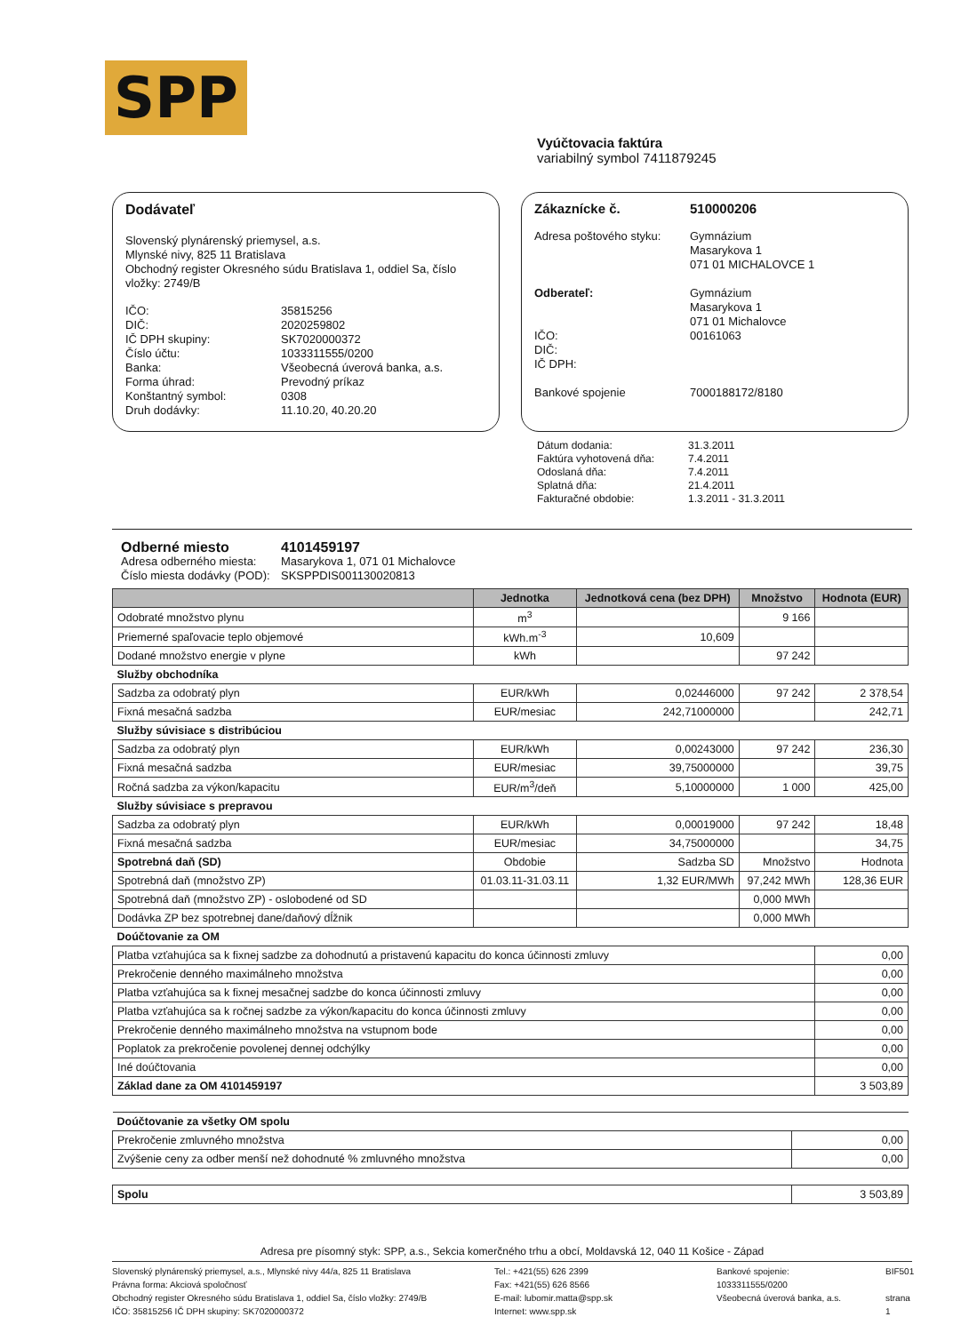SPP
Vyúčtovacia faktúra
variabilný symbol 7411879245
Dodávateľ
Slovenský plynárenský priemysel, a.s.
Mlynské nivy, 825 11 Bratislava
Obchodný register Okresného súdu Bratislava 1, oddiel Sa, číslo vložky: 2749/B
IČO: 35815256 DIČ: 2020259802 IČ DPH skupiny: SK7020000372 Číslo účtu: 1033311555/0200 Banka: Všeobecná úverová banka, a.s. Forma úhrad: Prevodný príkaz Konštantný symbol: 0308 Druh dodávky: 11.10.20, 40.20.20
Zákaznícke č. 510000206
Adresa poštového styku: Gymnázium
Masarykova 1
071 01 MICHALOVCE 1
Odberateľ:
Gymnázium
Masarykova 1
071 01 Michalovce IČO: 00161063 DIČ: IČ DPH:
Bankové spojenie
7000188172/8180
Dátum dodania: 31.3.2011 Faktúra vyhotovená dňa: 7.4.2011 Odoslaná dňa: 7.4.2011 Splatná dňa: 21.4.2011 Fakturačné obdobie: 1.3.2011 - 31.3.2011
Odberné miesto 4101459197 Adresa odberného miesta: Masarykova 1, 071 01 Michalovce Číslo miesta dodávky (POD): SKSPPDIS001130020813
| | Jednotka | Jednotková cena (bez DPH) | Množstvo | Hodnota (EUR) |
| --- | --- | --- | --- | --- |
| Odobraté množstvo plynu | m<sup>3</sup> | | 9 166 | |
| Priemerné spaľovacie teplo objemové | kWh.m<sup>-3</sup> | 10,609 | | |
| Dodané množstvo energie v plyne | kWh | | 97 242 | |
| Služby obchodníka | | | | |
| Sadzba za odobratý plyn | EUR/kWh | 0,02446000 | 97 242 | 2 378,54 |
| Fixná mesačná sadzba | EUR/mesiac | 242,71000000 | | 242,71 |
| Služby súvisiace s distribúciou | | | | |
| Sadzba za odobratý plyn | EUR/kWh | 0,00243000 | 97 242 | 236,30 |
| Fixná mesačná sadzba | EUR/mesiac | 39,75000000 | | 39,75 |
| Ročná sadzba za výkon/kapacitu | EUR/m<sup>3</sup>/deň | 5,10000000 | 1 000 | 425,00 |
| Služby súvisiace s prepravou | | | | |
| Sadzba za odobratý plyn | EUR/kWh | 0,00019000 | 97 242 | 18,48 |
| Fixná mesačná sadzba | EUR/mesiac | 34,75000000 | | 34,75 |
| Spotrebná daň (SD) | Obdobie | Sadzba SD | Množstvo | Hodnota |
| Spotrebná daň (množstvo ZP) | 01.03.11-31.03.11 | 1,32 EUR/MWh | 97,242 MWh | 128,36 EUR |
| Spotrebná daň (množstvo ZP) - oslobodené od SD | | | 0,000 MWh | |
| Dodávka ZP bez spotrebnej dane/daňový dĺžnik | | | 0,000 MWh | |
| Doúčtovanie za OM | | | | |
| Platba vzťahujúca sa k fixnej sadzbe za dohodnutú a pristavenú kapacitu do konca účinnosti zmluvy | | | | 0,00 |
| Prekročenie denného maximálneho množstva | | | | 0,00 |
| Platba vzťahujúca sa k fixnej mesačnej sadzbe do konca účinnosti zmluvy | | | | 0,00 |
| Platba vzťahujúca sa k ročnej sadzbe za výkon/kapacitu do konca účinnosti zmluvy | | | | 0,00 |
| Prekročenie denného maximálneho množstva na vstupnom bode | | | | 0,00 |
| Poplatok za prekročenie povolenej dennej odchýlky | | | | 0,00 |
| Iné doúčtovania | | | | 0,00 |
| Základ dane za OM 4101459197 | | | | 3 503,89 |
| Doúčtovanie za všetky OM spolu | |
| Prekročenie zmluvného množstva | 0,00 |
| Zvýšenie ceny za odber menší než dohodnuté % zmluvného množstva | 0,00 |
| Spolu | 3 503,89 |
Adresa pre písomný styk: SPP, a.s., Sekcia komerčného trhu a obcí, Moldavská 12, 040 11 Košice - Západ
Slovenský plynárenský priemysel, a.s., Mlynské nivy 44/a, 825 11 Bratislava
Právna forma: Akciová spoločnosť
Obchodný register Okresného súdu Bratislava 1, oddiel Sa, číslo vložky: 2749/B
IČO: 35815256 IČ DPH skupiny: SK7020000372 Tel.: +421(55) 626 2399
Fax: +421(55) 626 8566
E-mail: lubomir.matta@spp.sk
Internet: www.spp.sk Bankové spojenie:
1033311555/0200
Všeobecná úverová banka, a.s. BIF501
strana 1